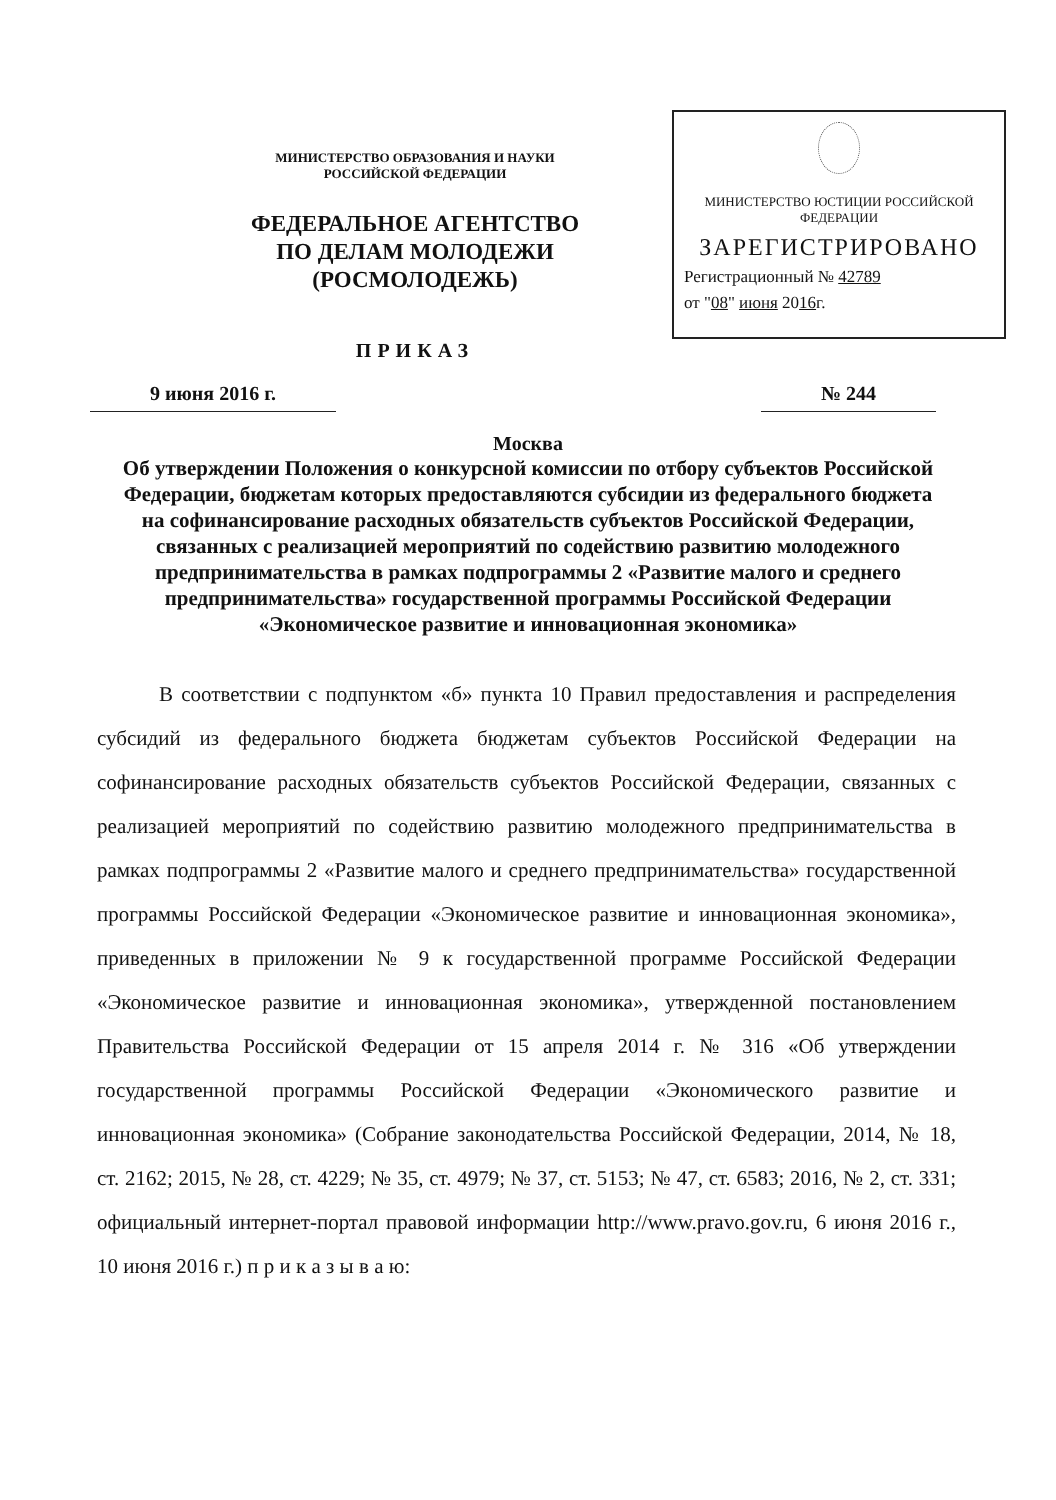МИНИСТЕРСТВО ОБРАЗОВАНИЯ И НАУКИ
РОССИЙСКОЙ ФЕДЕРАЦИИ
ФЕДЕРАЛЬНОЕ АГЕНТСТВО
ПО ДЕЛАМ МОЛОДЕЖИ
(РОСМОЛОДЕЖЬ)
ПРИКАЗ
МИНИСТЕРСТВО ЮСТИЦИИ РОССИЙСКОЙ ФЕДЕРАЦИИ
ЗАРЕГИСТРИРОВАНО
Регистрационный № 42789
от "08" июня 2016г.
9 июня 2016 г. № 244
Москва
Об утверждении Положения о конкурсной комиссии по отбору субъектов Российской Федерации, бюджетам которых предоставляются субсидии из федерального бюджета на софинансирование расходных обязательств субъектов Российской Федерации, связанных с реализацией мероприятий по содействию развитию молодежного предпринимательства в рамках подпрограммы 2 «Развитие малого и среднего предпринимательства» государственной программы Российской Федерации «Экономическое развитие и инновационная экономика»
В соответствии с подпунктом «б» пункта 10 Правил предоставления и распределения субсидий из федерального бюджета бюджетам субъектов Российской Федерации на софинансирование расходных обязательств субъектов Российской Федерации, связанных с реализацией мероприятий по содействию развитию молодежного предпринимательства в рамках подпрограммы 2 «Развитие малого и среднего предпринимательства» государственной программы Российской Федерации «Экономическое развитие и инновационная экономика», приведенных в приложении № 9 к государственной программе Российской Федерации «Экономическое развитие и инновационная экономика», утвержденной постановлением Правительства Российской Федерации от 15 апреля 2014 г. № 316 «Об утверждении государственной программы Российской Федерации «Экономического развитие и инновационная экономика» (Собрание законодательства Российской Федерации, 2014, № 18, ст. 2162; 2015, № 28, ст. 4229; № 35, ст. 4979; № 37, ст. 5153; № 47, ст. 6583; 2016, № 2, ст. 331; официальный интернет-портал правовой информации http://www.pravo.gov.ru, 6 июня 2016 г., 10 июня 2016 г.) п р и к а з ы в а ю: